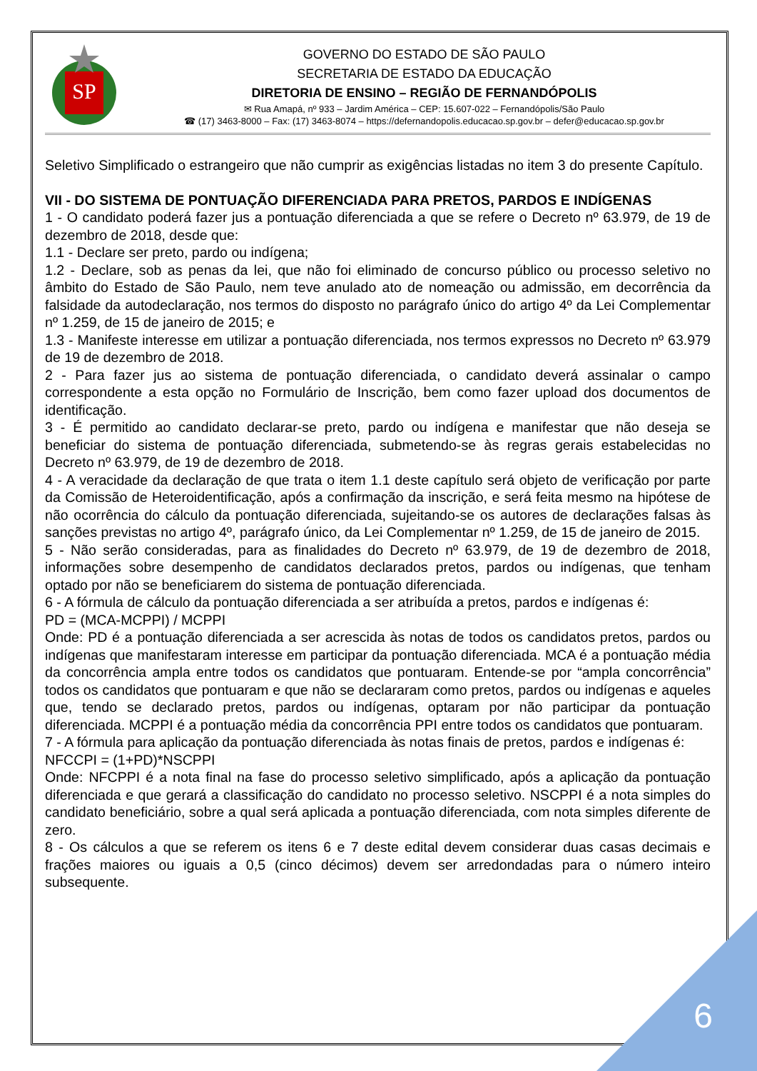SP
GOVERNO DO ESTADO DE SÃO PAULO
SECRETARIA DE ESTADO DA EDUCAÇÃO
DIRETORIA DE ENSINO – REGIÃO DE FERNANDÓPOLIS
✉ Rua Amapá, nº 933 – Jardim América – CEP: 15.607-022 – Fernandópolis/São Paulo
☎ (17) 3463-8000 – Fax: (17) 3463-8074 – https://defernandopolis.educacao.sp.gov.br – defer@educacao.sp.gov.br
Seletivo Simplificado o estrangeiro que não cumprir as exigências listadas no item 3 do presente Capítulo.
VII - DO SISTEMA DE PONTUAÇÃO DIFERENCIADA PARA PRETOS, PARDOS E INDÍGENAS
1 - O candidato poderá fazer jus a pontuação diferenciada a que se refere o Decreto nº 63.979, de 19 de dezembro de 2018, desde que:
1.1 - Declare ser preto, pardo ou indígena;
1.2 - Declare, sob as penas da lei, que não foi eliminado de concurso público ou processo seletivo no âmbito do Estado de São Paulo, nem teve anulado ato de nomeação ou admissão, em decorrência da falsidade da autodeclaração, nos termos do disposto no parágrafo único do artigo 4º da Lei Complementar nº 1.259, de 15 de janeiro de 2015; e
1.3 - Manifeste interesse em utilizar a pontuação diferenciada, nos termos expressos no Decreto nº 63.979 de 19 de dezembro de 2018.
2 - Para fazer jus ao sistema de pontuação diferenciada, o candidato deverá assinalar o campo correspondente a esta opção no Formulário de Inscrição, bem como fazer upload dos documentos de identificação.
3 - É permitido ao candidato declarar-se preto, pardo ou indígena e manifestar que não deseja se beneficiar do sistema de pontuação diferenciada, submetendo-se às regras gerais estabelecidas no Decreto nº 63.979, de 19 de dezembro de 2018.
4 - A veracidade da declaração de que trata o item 1.1 deste capítulo será objeto de verificação por parte da Comissão de Heteroidentificação, após a confirmação da inscrição, e será feita mesmo na hipótese de não ocorrência do cálculo da pontuação diferenciada, sujeitando-se os autores de declarações falsas às sanções previstas no artigo 4º, parágrafo único, da Lei Complementar nº 1.259, de 15 de janeiro de 2015.
5 - Não serão consideradas, para as finalidades do Decreto nº 63.979, de 19 de dezembro de 2018, informações sobre desempenho de candidatos declarados pretos, pardos ou indígenas, que tenham optado por não se beneficiarem do sistema de pontuação diferenciada.
6 - A fórmula de cálculo da pontuação diferenciada a ser atribuída a pretos, pardos e indígenas é:
PD = (MCA-MCPPI) / MCPPI
Onde: PD é a pontuação diferenciada a ser acrescida às notas de todos os candidatos pretos, pardos ou indígenas que manifestaram interesse em participar da pontuação diferenciada. MCA é a pontuação média da concorrência ampla entre todos os candidatos que pontuaram. Entende-se por “ampla concorrência” todos os candidatos que pontuaram e que não se declararam como pretos, pardos ou indígenas e aqueles que, tendo se declarado pretos, pardos ou indígenas, optaram por não participar da pontuação diferenciada. MCPPI é a pontuação média da concorrência PPI entre todos os candidatos que pontuaram.
7 - A fórmula para aplicação da pontuação diferenciada às notas finais de pretos, pardos e indígenas é:
NFCCPI = (1+PD)*NSCPPI
Onde: NFCPPI é a nota final na fase do processo seletivo simplificado, após a aplicação da pontuação diferenciada e que gerará a classificação do candidato no processo seletivo. NSCPPI é a nota simples do candidato beneficiário, sobre a qual será aplicada a pontuação diferenciada, com nota simples diferente de zero.
8 - Os cálculos a que se referem os itens 6 e 7 deste edital devem considerar duas casas decimais e frações maiores ou iguais a 0,5 (cinco décimos) devem ser arredondadas para o número inteiro subsequente.
6